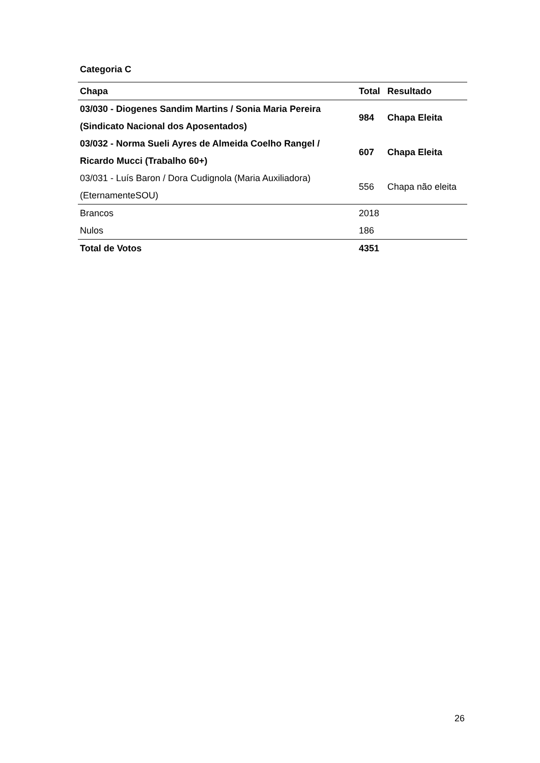Categoria C
| Chapa | Total | Resultado |
| --- | --- | --- |
| 03/030 - Diogenes Sandim Martins / Sonia Maria Pereira (Sindicato Nacional dos Aposentados) | 984 | Chapa Eleita |
| 03/032 - Norma Sueli Ayres de Almeida Coelho Rangel / Ricardo Mucci (Trabalho 60+) | 607 | Chapa Eleita |
| 03/031 - Luís Baron / Dora Cudignola (Maria Auxiliadora) (EternamenteSOU) | 556 | Chapa não eleita |
| Brancos | 2018 | |
| Nulos | 186 | |
| Total de Votos | 4351 | |
26